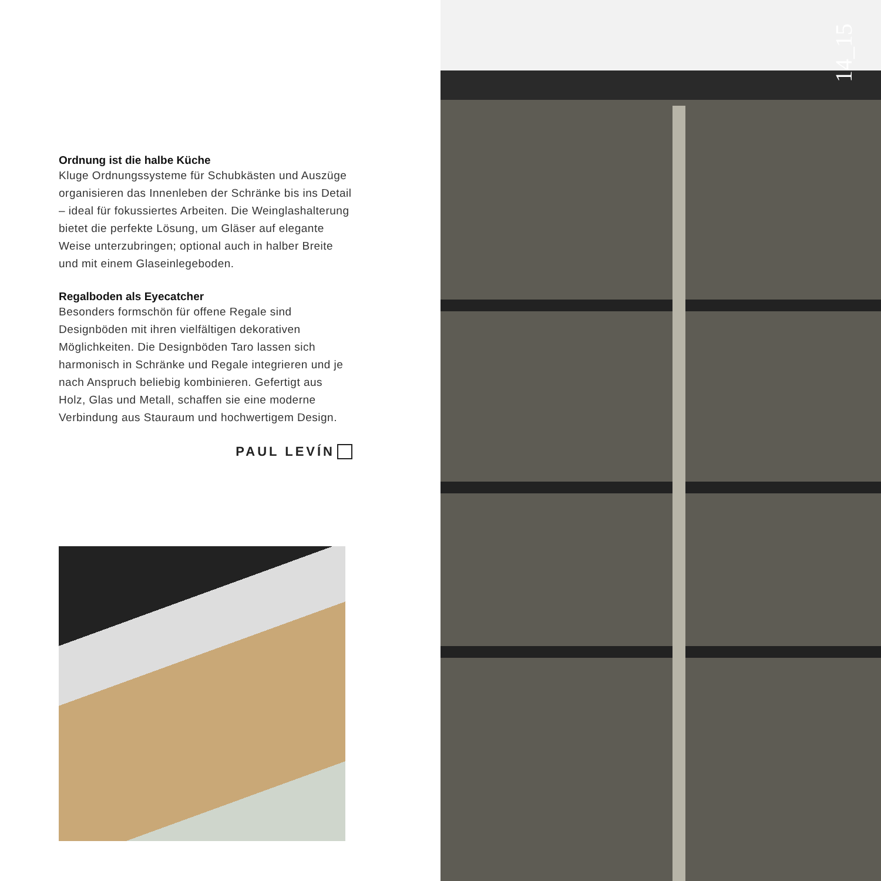Ordnung ist die halbe Küche
Kluge Ordnungssysteme für Schubkästen und Aus­züge organisieren das Innenleben der Schränke bis ins Detail – ideal für fokussiertes Arbeiten. Die Wein­glashalterung bietet die perfekte Lösung, um Gläser auf elegante Weise unterzubringen; optional auch in halber Breite und mit einem Glaseinlegeboden.
Regalboden als Eyecatcher
Besonders formschön für offene Regale sind Designböden mit ihren vielfältigen dekorativen Möglichkeiten. Die Designböden Taro lassen sich harmonisch in Schränke und Regale integrieren und je nach Anspruch beliebig kombinieren. Gefertigt aus Holz, Glas und Metall, schaffen sie eine moderne Verbindung aus Stauraum und hochwertigem Design.
PAUL LEVÍN
14_15